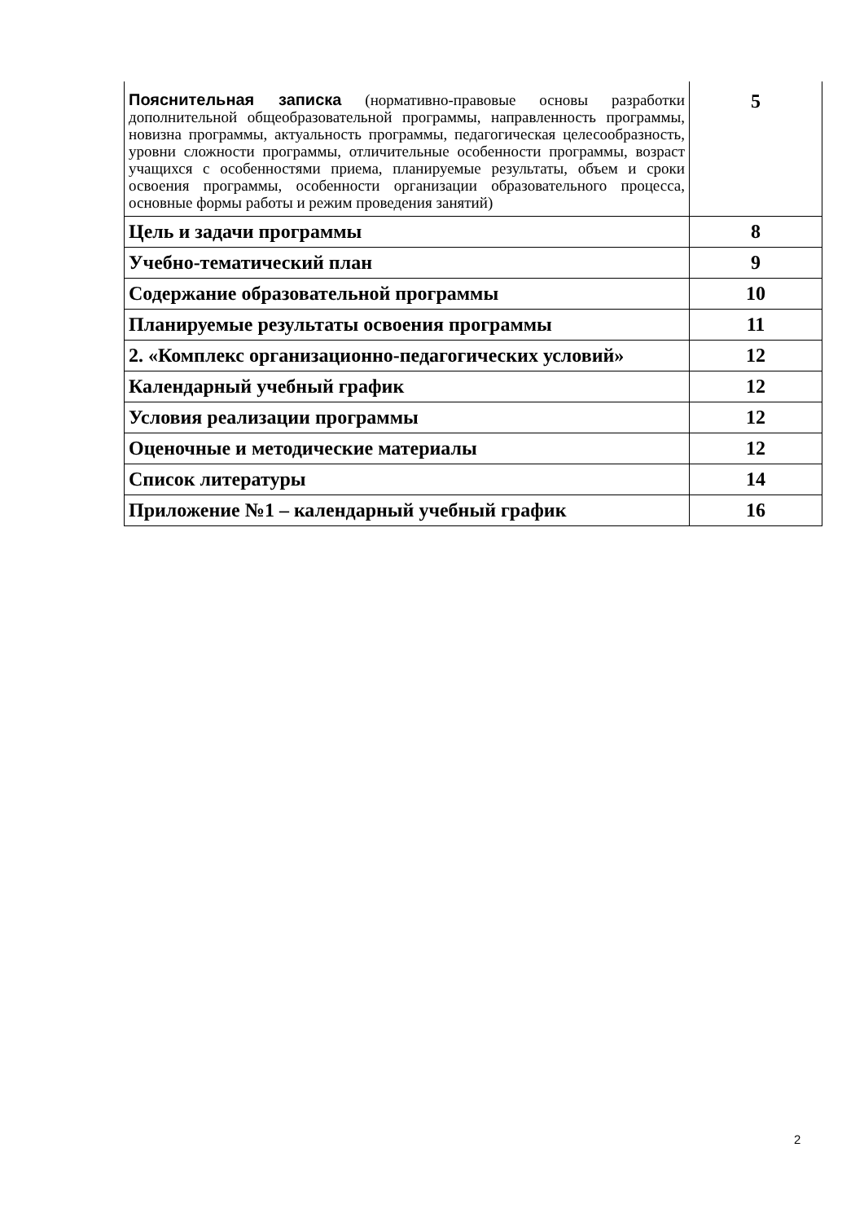| Пояснительная записка (нормативно-правовые основы разработки дополнительной общеобразовательной программы, направленность программы, новизна программы, актуальность программы, педагогическая целесообразность, уровни сложности программы, отличительные особенности программы, возраст учащихся с особенностями приема, планируемые результаты, объем и сроки освоения программы, особенности организации образовательного процесса, основные формы работы и режим проведения занятий) | 5 |
| Цель и задачи программы | 8 |
| Учебно-тематический план | 9 |
| Содержание образовательной программы | 10 |
| Планируемые результаты освоения программы | 11 |
| 2. «Комплекс организационно-педагогических условий» | 12 |
| Календарный учебный график | 12 |
| Условия реализации программы | 12 |
| Оценочные и методические материалы | 12 |
| Список литературы | 14 |
| Приложение №1 – календарный учебный график | 16 |
2